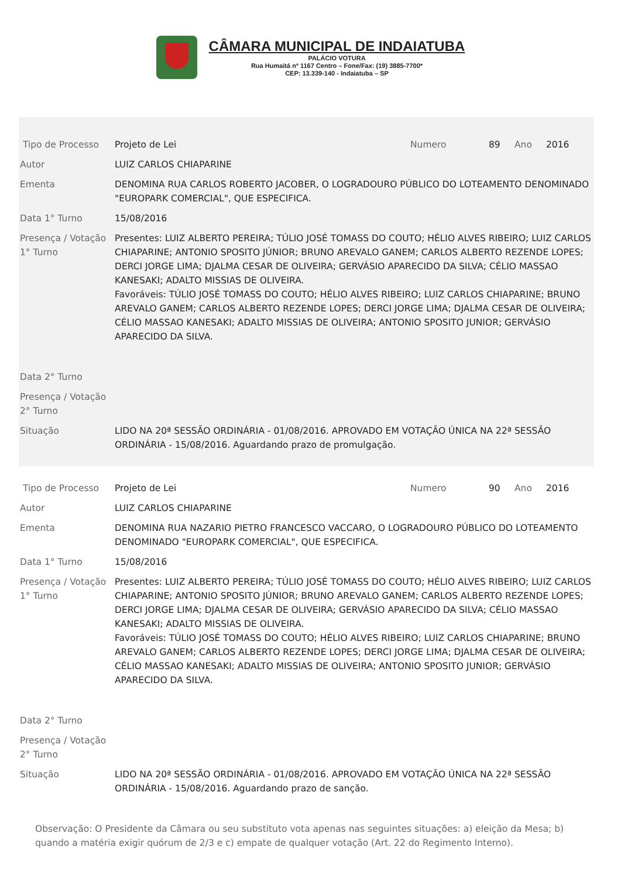CÂMARA MUNICIPAL DE INDAIATUBA
PALÁCIO VOTURA
Rua Humaitá nº 1167 Centro – Fone/Fax: (19) 3885-7700*
CEP: 13.339-140 - Indaiatuba – SP
| Tipo de Processo | Projeto de Lei | Numero | 89 | Ano | 2016 |
| Autor | LUIZ CARLOS CHIAPARINE | | | | |
| Ementa | DENOMINA RUA CARLOS ROBERTO JACOBER, O LOGRADOURO PÚBLICO DO LOTEAMENTO DENOMINADO "EUROPARK COMERCIAL", QUE ESPECIFICA. | | | | |
| Data 1° Turno | 15/08/2016 | | | | |
| Presença / Votação 1° Turno | Presentes: LUIZ ALBERTO PEREIRA; TÚLIO JOSÉ TOMASS DO COUTO; HÉLIO ALVES RIBEIRO; LUIZ CARLOS CHIAPARINE; ANTONIO SPOSITO JÚNIOR; BRUNO AREVALO GANEM; CARLOS ALBERTO REZENDE LOPES; DERCI JORGE LIMA; DJALMA CESAR DE OLIVEIRA; GERVÁSIO APARECIDO DA SILVA; CÉLIO MASSAO KANESAKI; ADALTO MISSIAS DE OLIVEIRA. Favoráveis: TÚLIO JOSÉ TOMASS DO COUTO; HÉLIO ALVES RIBEIRO; LUIZ CARLOS CHIAPARINE; BRUNO AREVALO GANEM; CARLOS ALBERTO REZENDE LOPES; DERCI JORGE LIMA; DJALMA CESAR DE OLIVEIRA; CÉLIO MASSAO KANESAKI; ADALTO MISSIAS DE OLIVEIRA; ANTONIO SPOSITO JUNIOR; GERVÁSIO APARECIDO DA SILVA. | | | | |
| Data 2° Turno | | | | | |
| Presença / Votação 2° Turno | | | | | |
| Situação | LIDO NA 20ª SESSÃO ORDINÁRIA - 01/08/2016. APROVADO EM VOTAÇÃO ÚNICA NA 22ª SESSÃO ORDINÁRIA - 15/08/2016. Aguardando prazo de promulgação. | | | | |
| Tipo de Processo | Projeto de Lei | Numero | 90 | Ano | 2016 |
| Autor | LUIZ CARLOS CHIAPARINE | | | | |
| Ementa | DENOMINA RUA NAZARIO PIETRO FRANCESCO VACCARO, O LOGRADOURO PÚBLICO DO LOTEAMENTO DENOMINADO "EUROPARK COMERCIAL", QUE ESPECIFICA. | | | | |
| Data 1° Turno | 15/08/2016 | | | | |
| Presença / Votação 1° Turno | Presentes: LUIZ ALBERTO PEREIRA; TÚLIO JOSÉ TOMASS DO COUTO; HÉLIO ALVES RIBEIRO; LUIZ CARLOS CHIAPARINE; ANTONIO SPOSITO JÚNIOR; BRUNO AREVALO GANEM; CARLOS ALBERTO REZENDE LOPES; DERCI JORGE LIMA; DJALMA CESAR DE OLIVEIRA; GERVÁSIO APARECIDO DA SILVA; CÉLIO MASSAO KANESAKI; ADALTO MISSIAS DE OLIVEIRA. Favoráveis: TÚLIO JOSÉ TOMASS DO COUTO; HÉLIO ALVES RIBEIRO; LUIZ CARLOS CHIAPARINE; BRUNO AREVALO GANEM; CARLOS ALBERTO REZENDE LOPES; DERCI JORGE LIMA; DJALMA CESAR DE OLIVEIRA; CÉLIO MASSAO KANESAKI; ADALTO MISSIAS DE OLIVEIRA; ANTONIO SPOSITO JUNIOR; GERVÁSIO APARECIDO DA SILVA. | | | | |
| Data 2° Turno | | | | | |
| Presença / Votação 2° Turno | | | | | |
| Situação | LIDO NA 20ª SESSÃO ORDINÁRIA - 01/08/2016. APROVADO EM VOTAÇÃO ÚNICA NA 22ª SESSÃO ORDINÁRIA - 15/08/2016. Aguardando prazo de sanção. | | | | |
Observação: O Presidente da Câmara ou seu substituto vota apenas nas seguintes situações: a) eleição da Mesa; b) quando a matéria exigir quórum de 2/3 e c) empate de qualquer votação (Art. 22 do Regimento Interno).